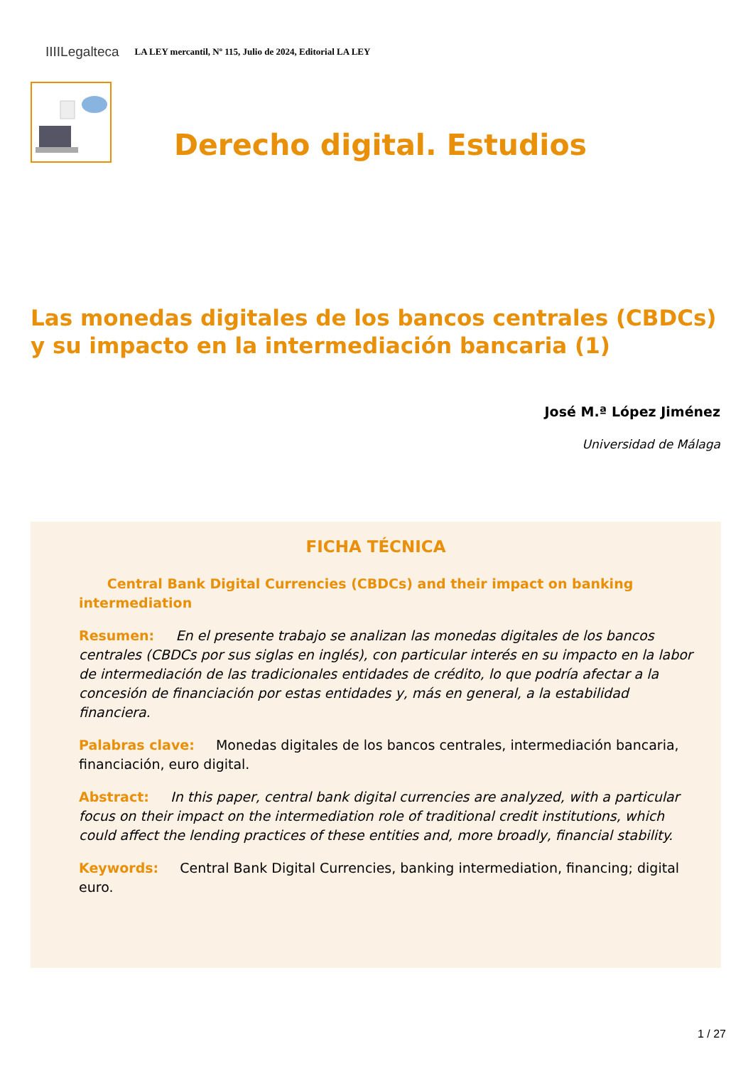IIIILegalteca LA LEY mercantil, Nº 115, Julio de 2024, Editorial LA LEY
Derecho digital. Estudios
Las monedas digitales de los bancos centrales (CBDCs) y su impacto en la intermediación bancaria (1)
José M.ª López Jiménez
Universidad de Málaga
FICHA TÉCNICA
Central Bank Digital Currencies (CBDCs) and their impact on banking intermediation
Resumen: En el presente trabajo se analizan las monedas digitales de los bancos centrales (CBDCs por sus siglas en inglés), con particular interés en su impacto en la labor de intermediación de las tradicionales entidades de crédito, lo que podría afectar a la concesión de financiación por estas entidades y, más en general, a la estabilidad financiera.
Palabras clave: Monedas digitales de los bancos centrales, intermediación bancaria, financiación, euro digital.
Abstract: In this paper, central bank digital currencies are analyzed, with a particular focus on their impact on the intermediation role of traditional credit institutions, which could affect the lending practices of these entities and, more broadly, financial stability.
Keywords: Central Bank Digital Currencies, banking intermediation, financing; digital euro.
1 / 27